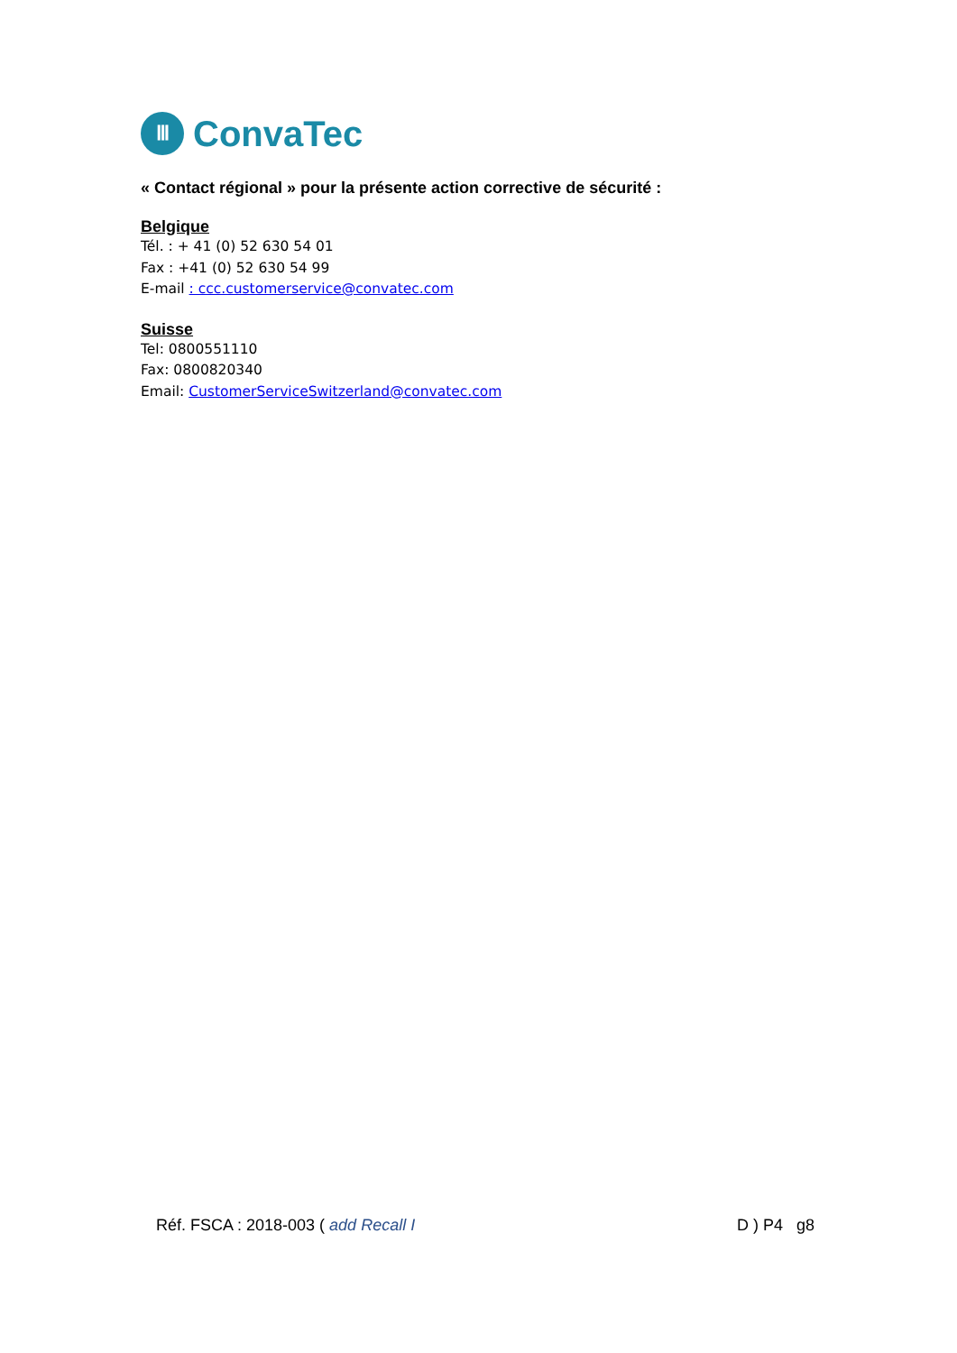Ⅲ
ConvaTec
« Contact régional » pour la présente action corrective de sécurité :
Belgique
Tél. : + 41 (0) 52 630 54 01
Fax : +41 (0) 52 630 54 99
E-mail : ccc.customerservice@convatec.com
Suisse
Tel: 0800551110
Fax: 0800820340
Email: CustomerServiceSwitzerland@convatec.com
Réf. FSCA : 2018-003 ( add Recall I D ) P4 g8